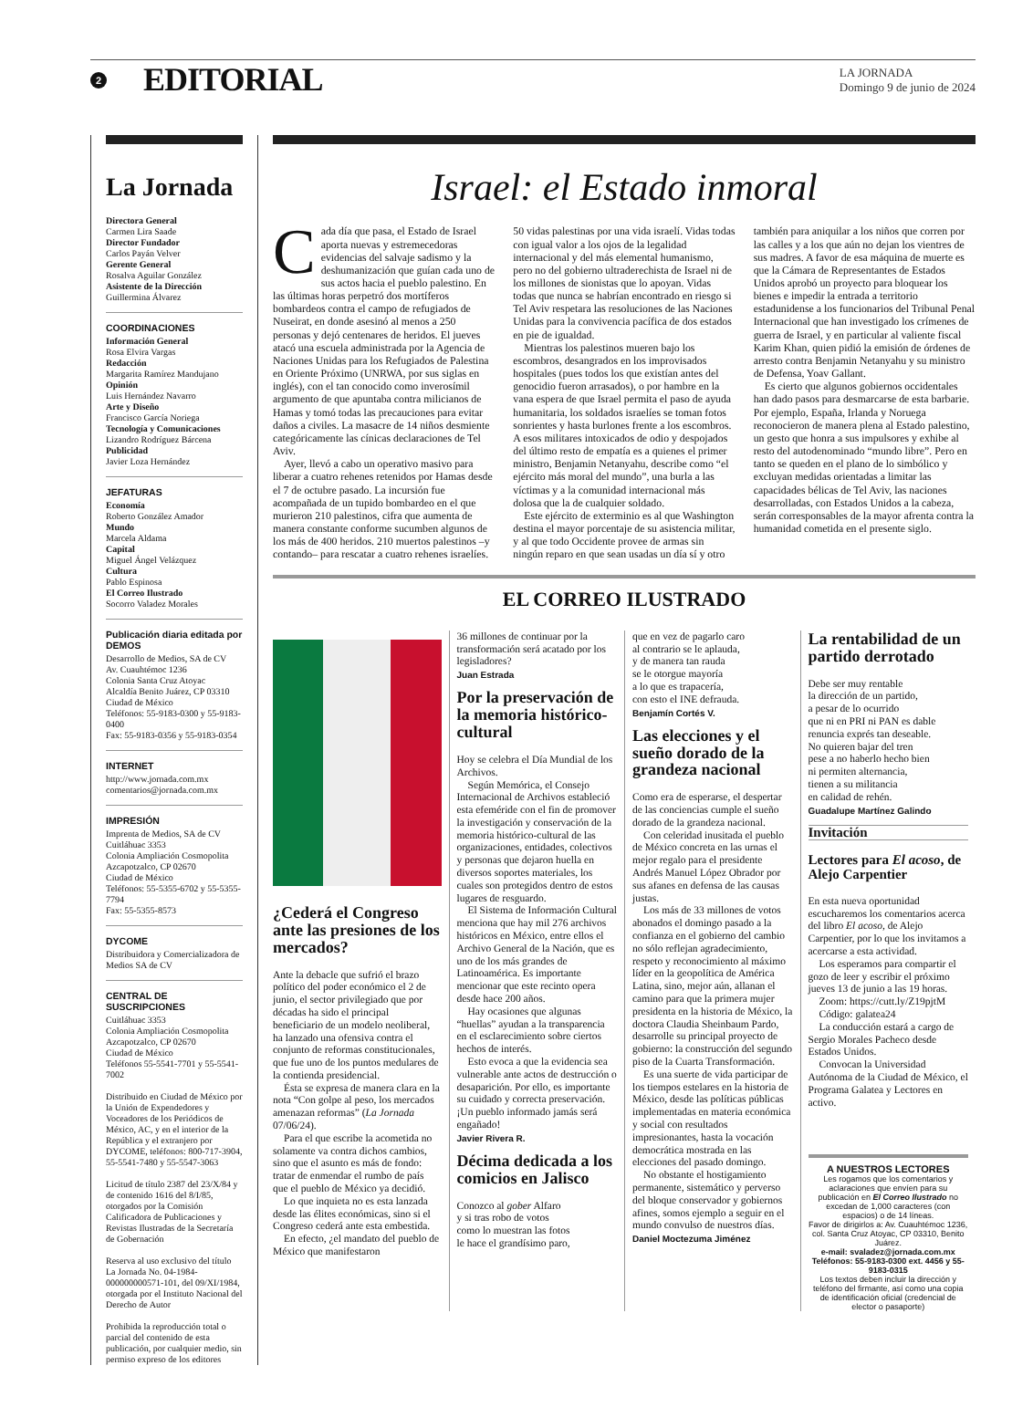2
EDITORIAL
LA JORNADA
Domingo 9 de junio de 2024
La Jornada
Directora General
Carmen Lira Saade
Director Fundador
Carlos Payán Velver
Gerente General
Rosalva Aguilar González
Asistente de la Dirección
Guillermina Álvarez
COORDINACIONES
Información General
Rosa Elvira Vargas
Redacción
Margarita Ramírez Mandujano
Opinión
Luis Hernández Navarro
Arte y Diseño
Francisco García Noriega
Tecnología y Comunicaciones
Lizandro Rodríguez Bárcena
Publicidad
Javier Loza Hernández
JEFATURAS
Economía
Roberto González Amador
Mundo
Marcela Aldama
Capital
Miguel Ángel Velázquez
Cultura
Pablo Espinosa
El Correo Ilustrado
Socorro Valadez Morales
Publicación diaria editada por DEMOS
Desarrollo de Medios, SA de CV
Av. Cuauhtémoc 1236
Colonia Santa Cruz Atoyac
Alcaldía Benito Juárez, CP 03310
Ciudad de México
Teléfonos: 55-9183-0300 y 55-9183-0400
Fax: 55-9183-0356 y 55-9183-0354
INTERNET
http://www.jornada.com.mx
comentarios@jornada.com.mx
IMPRESIÓN
Imprenta de Medios, SA de CV
Cuitláhuac 3353
Colonia Ampliación Cosmopolita
Azcapotzalco, CP 02670
Ciudad de México
Teléfonos: 55-5355-6702 y 55-5355-7794
Fax: 55-5355-8573
DYCOME
Distribuidora y Comercializadora de Medios SA de CV
CENTRAL DE SUSCRIPCIONES
Cuitláhuac 3353
Colonia Ampliación Cosmopolita
Azcapotzalco, CP 02670
Ciudad de México
Teléfonos 55-5541-7701 y 55-5541-7002
Distribuido en Ciudad de México por la Unión de Expendedores y Voceadores de los Periódicos de México, AC, y en el interior de la República y el extranjero por DYCOME, teléfonos: 800-717-3904, 55-5541-7480 y 55-5547-3063
Licitud de título 2387 del 23/X/84 y de contenido 1616 del 8/I/85, otorgados por la Comisión Calificadora de Publicaciones y Revistas Ilustradas de la Secretaría de Gobernación
Reserva al uso exclusivo del título La Jornada No. 04-1984-000000000571-101, del 09/XI/1984, otorgada por el Instituto Nacional del Derecho de Autor
Prohibida la reproducción total o parcial del contenido de esta publicación, por cualquier medio, sin permiso expreso de los editores
Israel: el Estado inmoral
Cada día que pasa, el Estado de Israel aporta nuevas y estremecedoras evidencias del salvaje sadismo y la deshumanización que guían cada uno de sus actos hacia el pueblo palestino. En las últimas horas perpetró dos mortíferos bombardeos contra el campo de refugiados de Nuseirat, en donde asesinó al menos a 250 personas y dejó centenares de heridos. El jueves atacó una escuela administrada por la Agencia de Naciones Unidas para los Refugiados de Palestina en Oriente Próximo (UNRWA, por sus siglas en inglés), con el tan conocido como inverosímil argumento de que apuntaba contra milicianos de Hamas y tomó todas las precauciones para evitar daños a civiles. La masacre de 14 niños desmiente categóricamente las cínicas declaraciones de Tel Aviv.
Ayer, llevó a cabo un operativo masivo para liberar a cuatro rehenes retenidos por Hamas desde el 7 de octubre pasado. La incursión fue acompañada de un tupido bombardeo en el que murieron 210 palestinos, cifra que aumenta de manera constante conforme sucumben algunos de los más de 400 heridos. 210 muertos palestinos –y contando– para rescatar a cuatro rehenes israelíes. 50 vidas palestinas por una vida israelí. Vidas todas con igual valor a los ojos de la legalidad internacional y del más elemental humanismo, pero no del gobierno ultraderechista de Israel ni de los millones de sionistas que lo apoyan. Vidas todas que nunca se habrían encontrado en riesgo si Tel Aviv respetara las resoluciones de las Naciones Unidas para la convivencia pacífica de dos estados en pie de igualdad.
Mientras los palestinos mueren bajo los escombros, desangrados en los improvisados hospitales (pues todos los que existían antes del genocidio fueron arrasados), o por hambre en la vana espera de que Israel permita el paso de ayuda humanitaria, los soldados israelíes se toman fotos sonrientes y hasta burlones frente a los escombros. A esos militares intoxicados de odio y despojados del último resto de empatía es a quienes el primer ministro, Benjamin Netanyahu, describe como “el ejército más moral del mundo”, una burla a las víctimas y a la comunidad internacional más dolosa que la de cualquier soldado.
Este ejército de exterminio es al que Washington destina el mayor porcentaje de su asistencia militar, y al que todo Occidente provee de armas sin ningún reparo en que sean usadas un día sí y otro también para aniquilar a los niños que corren por las calles y a los que aún no dejan los vientres de sus madres. A favor de esa máquina de muerte es que la Cámara de Representantes de Estados Unidos aprobó un proyecto para bloquear los bienes e impedir la entrada a territorio estadunidense a los funcionarios del Tribunal Penal Internacional que han investigado los crímenes de guerra de Israel, y en particular al valiente fiscal Karim Khan, quien pidió la emisión de órdenes de arresto contra Benjamin Netanyahu y su ministro de Defensa, Yoav Gallant.
Es cierto que algunos gobiernos occidentales han dado pasos para desmarcarse de esta barbarie. Por ejemplo, España, Irlanda y Noruega reconocieron de manera plena al Estado palestino, un gesto que honra a sus impulsores y exhibe al resto del autodenominado “mundo libre”. Pero en tanto se queden en el plano de lo simbólico y excluyan medidas orientadas a limitar las capacidades bélicas de Tel Aviv, las naciones desarrolladas, con Estados Unidos a la cabeza, serán corresponsables de la mayor afrenta contra la humanidad cometida en el presente siglo.
EL CORREO ILUSTRADO
¿Cederá el Congreso ante las presiones de los mercados?
Ante la debacle que sufrió el brazo político del poder económico el 2 de junio, el sector privilegiado que por décadas ha sido el principal beneficiario de un modelo neoliberal, ha lanzado una ofensiva contra el conjunto de reformas constitucionales, que fue uno de los puntos medulares de la contienda presidencial.
Ésta se expresa de manera clara en la nota “Con golpe al peso, los mercados amenazan reformas” (La Jornada 07/06/24).
Para el que escribe la acometida no solamente va contra dichos cambios, sino que el asunto es más de fondo: tratar de enmendar el rumbo de país que el pueblo de México ya decidió.
Lo que inquieta no es esta lanzada desde las élites económicas, sino si el Congreso cederá ante esta embestida.
En efecto, ¿el mandato del pueblo de México que manifestaron
36 millones de continuar por la transformación será acatado por los legisladores?
Juan Estrada
Por la preservación de la memoria histórico-cultural
Hoy se celebra el Día Mundial de los Archivos.
Según Memórica, el Consejo Internacional de Archivos estableció esta efeméride con el fin de promover la investigación y conservación de la memoria histórico-cultural de las organizaciones, entidades, colectivos y personas que dejaron huella en diversos soportes materiales, los cuales son protegidos dentro de estos lugares de resguardo.
El Sistema de Información Cultural menciona que hay mil 276 archivos históricos en México, entre ellos el Archivo General de la Nación, que es uno de los más grandes de Latinoamérica. Es importante mencionar que este recinto opera desde hace 200 años.
Hay ocasiones que algunas “huellas” ayudan a la transparencia en el esclarecimiento sobre ciertos hechos de interés.
Esto evoca a que la evidencia sea vulnerable ante actos de destrucción o desaparición. Por ello, es importante su cuidado y correcta preservación. ¡Un pueblo informado jamás será engañado!
Javier Rivera R.
Décima dedicada a los comicios en Jalisco
Conozco al gober Alfaro
y si tras robo de votos
como lo muestran las fotos
le hace el grandísimo paro,
que en vez de pagarlo caro
al contrario se le aplauda,
y de manera tan rauda
se le otorgue mayoría
a lo que es trapacería,
con esto el INE defrauda.
Benjamín Cortés V.
Las elecciones y el sueño dorado de la grandeza nacional
Como era de esperarse, el despertar de las conciencias cumple el sueño dorado de la grandeza nacional.
Con celeridad inusitada el pueblo de México concreta en las urnas el mejor regalo para el presidente Andrés Manuel López Obrador por sus afanes en defensa de las causas justas.
Los más de 33 millones de votos abonados el domingo pasado a la confianza en el gobierno del cambio no sólo reflejan agradecimiento, respeto y reconocimiento al máximo líder en la geopolítica de América Latina, sino, mejor aún, allanan el camino para que la primera mujer presidenta en la historia de México, la doctora Claudia Sheinbaum Pardo, desarrolle su principal proyecto de gobierno: la construcción del segundo piso de la Cuarta Transformación.
Es una suerte de vida participar de los tiempos estelares en la historia de México, desde las políticas públicas implementadas en materia económica y social con resultados impresionantes, hasta la vocación democrática mostrada en las elecciones del pasado domingo.
No obstante el hostigamiento permanente, sistemático y perverso del bloque conservador y gobiernos afines, somos ejemplo a seguir en el mundo convulso de nuestros días.
Daniel Moctezuma Jiménez
La rentabilidad de un partido derrotado
Debe ser muy rentable
la dirección de un partido,
a pesar de lo ocurrido
que ni en PRI ni PAN es dable
renuncia exprés tan deseable.
No quieren bajar del tren
pese a no haberlo hecho bien
ni permiten alternancia,
tienen a su militancia
en calidad de rehén.
Guadalupe Martínez Galindo
Invitación
Lectores para El acoso, de Alejo Carpentier
En esta nueva oportunidad escucharemos los comentarios acerca del libro El acoso, de Alejo Carpentier, por lo que los invitamos a acercarse a esta actividad.
Los esperamos para compartir el gozo de leer y escribir el próximo jueves 13 de junio a las 19 horas.
Zoom: https://cutt.ly/Z19pjtM
Código: galatea24
La conducción estará a cargo de Sergio Morales Pacheco desde Estados Unidos.
Convocan la Universidad Autónoma de la Ciudad de México, el Programa Galatea y Lectores en activo.
A NUESTROS LECTORES
Les rogamos que los comentarios y aclaraciones que envíen para su publicación en El Correo Ilustrado no excedan de 1,000 caracteres (con espacios) o de 14 líneas.
Favor de dirigirlos a: Av. Cuauhtémoc 1236, col. Santa Cruz Atoyac, CP 03310, Benito Juárez.
e-mail: svaladez@jornada.com.mx
Teléfonos: 55-9183-0300 ext. 4456 y 55-9183-0315
Los textos deben incluir la dirección y teléfono del firmante, así como una copia de identificación oficial (credencial de elector o pasaporte)